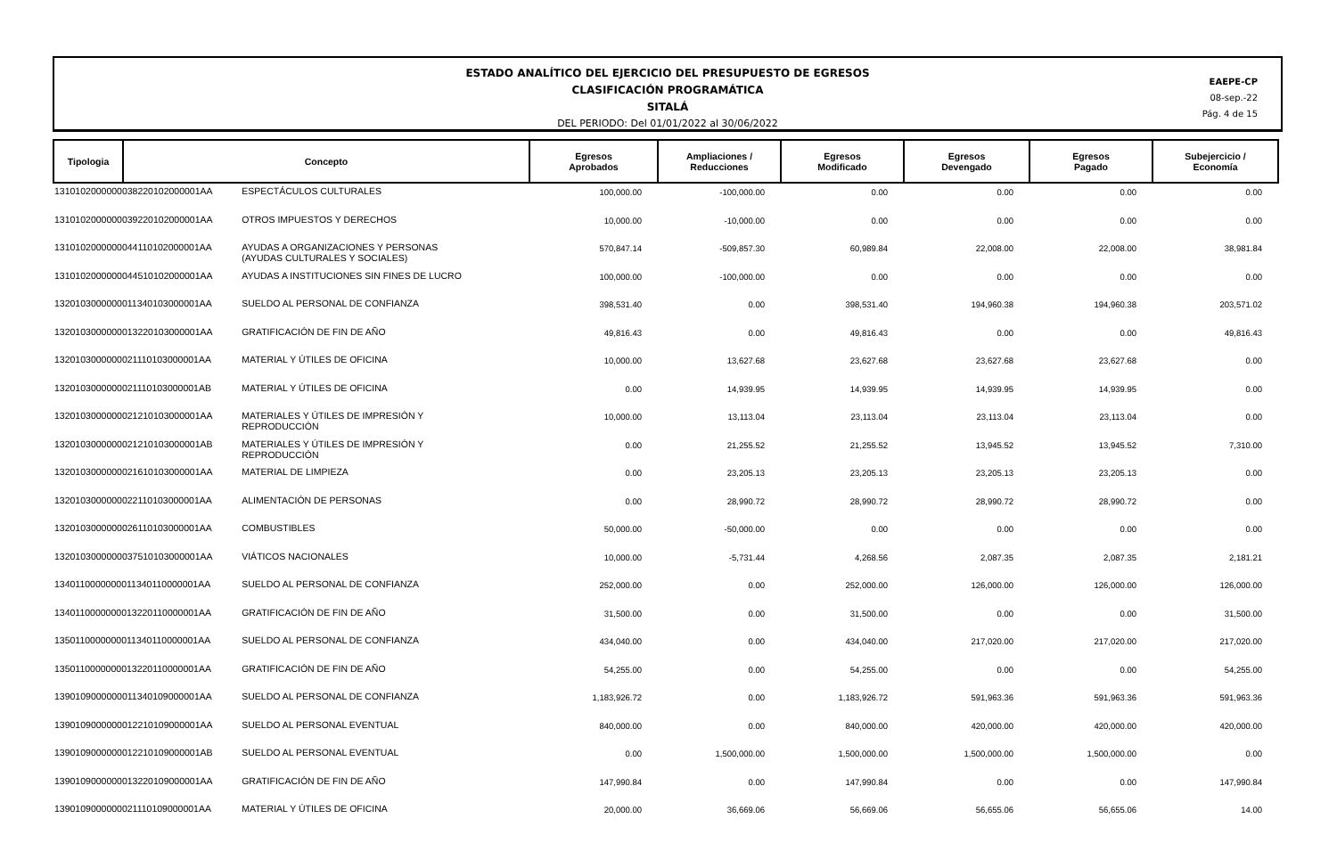ESTADO ANALÍTICO DEL EJERCICIO DEL PRESUPUESTO DE EGRESOS
CLASIFICACIÓN PROGRAMÁTICA
SITALÁ
DEL PERIODO: Del 01/01/2022 al 30/06/2022
EAEPE-CP
08-sep.-22
Pág. 4 de 15
| Tipologia | Concepto | | Egresos Aprobados | Ampliaciones / Reducciones | Egresos Modificado | Egresos Devengado | Egresos Pagado | Subejercicio / Economía |
| --- | --- | --- | --- | --- | --- | --- | --- | --- |
| 1310102000000038220102000001AA | | ESPECTÁCULOS CULTURALES | 100,000.00 | -100,000.00 | 0.00 | 0.00 | 0.00 | 0.00 |
| 1310102000000039220102000001AA | | OTROS IMPUESTOS Y DERECHOS | 10,000.00 | -10,000.00 | 0.00 | 0.00 | 0.00 | 0.00 |
| 1310102000000044110102000001AA | | AYUDAS A ORGANIZACIONES Y PERSONAS (AYUDAS CULTURALES Y SOCIALES) | 570,847.14 | -509,857.30 | 60,989.84 | 22,008.00 | 22,008.00 | 38,981.84 |
| 1310102000000044510102000001AA | | AYUDAS A INSTITUCIONES SIN FINES DE LUCRO | 100,000.00 | -100,000.00 | 0.00 | 0.00 | 0.00 | 0.00 |
| 1320103000000011340103000001AA | | SUELDO AL PERSONAL DE CONFIANZA | 398,531.40 | 0.00 | 398,531.40 | 194,960.38 | 194,960.38 | 203,571.02 |
| 1320103000000013220103000001AA | | GRATIFICACIÓN DE FIN DE AÑO | 49,816.43 | 0.00 | 49,816.43 | 0.00 | 0.00 | 49,816.43 |
| 1320103000000021110103000001AA | | MATERIAL Y ÚTILES DE OFICINA | 10,000.00 | 13,627.68 | 23,627.68 | 23,627.68 | 23,627.68 | 0.00 |
| 1320103000000021110103000001AB | | MATERIAL Y ÚTILES DE OFICINA | 0.00 | 14,939.95 | 14,939.95 | 14,939.95 | 14,939.95 | 0.00 |
| 1320103000000021210103000001AA | | MATERIALES Y ÚTILES DE IMPRESIÓN Y REPRODUCCIÓN | 10,000.00 | 13,113.04 | 23,113.04 | 23,113.04 | 23,113.04 | 0.00 |
| 1320103000000021210103000001AB | | MATERIALES Y ÚTILES DE IMPRESIÓN Y REPRODUCCIÓN | 0.00 | 21,255.52 | 21,255.52 | 13,945.52 | 13,945.52 | 7,310.00 |
| 1320103000000021610103000001AA | | MATERIAL DE LIMPIEZA | 0.00 | 23,205.13 | 23,205.13 | 23,205.13 | 23,205.13 | 0.00 |
| 1320103000000022110103000001AA | | ALIMENTACIÓN DE PERSONAS | 0.00 | 28,990.72 | 28,990.72 | 28,990.72 | 28,990.72 | 0.00 |
| 1320103000000026110103000001AA | | COMBUSTIBLES | 50,000.00 | -50,000.00 | 0.00 | 0.00 | 0.00 | 0.00 |
| 1320103000000037510103000001AA | | VIÁTICOS NACIONALES | 10,000.00 | -5,731.44 | 4,268.56 | 2,087.35 | 2,087.35 | 2,181.21 |
| 1340110000000011340110000001AA | | SUELDO AL PERSONAL DE CONFIANZA | 252,000.00 | 0.00 | 252,000.00 | 126,000.00 | 126,000.00 | 126,000.00 |
| 1340110000000013220110000001AA | | GRATIFICACIÓN DE FIN DE AÑO | 31,500.00 | 0.00 | 31,500.00 | 0.00 | 0.00 | 31,500.00 |
| 1350110000000011340110000001AA | | SUELDO AL PERSONAL DE CONFIANZA | 434,040.00 | 0.00 | 434,040.00 | 217,020.00 | 217,020.00 | 217,020.00 |
| 1350110000000013220110000001AA | | GRATIFICACIÓN DE FIN DE AÑO | 54,255.00 | 0.00 | 54,255.00 | 0.00 | 0.00 | 54,255.00 |
| 1390109000000011340109000001AA | | SUELDO AL PERSONAL DE CONFIANZA | 1,183,926.72 | 0.00 | 1,183,926.72 | 591,963.36 | 591,963.36 | 591,963.36 |
| 1390109000000012210109000001AA | | SUELDO AL PERSONAL EVENTUAL | 840,000.00 | 0.00 | 840,000.00 | 420,000.00 | 420,000.00 | 420,000.00 |
| 1390109000000012210109000001AB | | SUELDO AL PERSONAL EVENTUAL | 0.00 | 1,500,000.00 | 1,500,000.00 | 1,500,000.00 | 1,500,000.00 | 0.00 |
| 1390109000000013220109000001AA | | GRATIFICACIÓN DE FIN DE AÑO | 147,990.84 | 0.00 | 147,990.84 | 0.00 | 0.00 | 147,990.84 |
| 1390109000000021110109000001AA | | MATERIAL Y ÚTILES DE OFICINA | 20,000.00 | 36,669.06 | 56,669.06 | 56,655.06 | 56,655.06 | 14.00 |